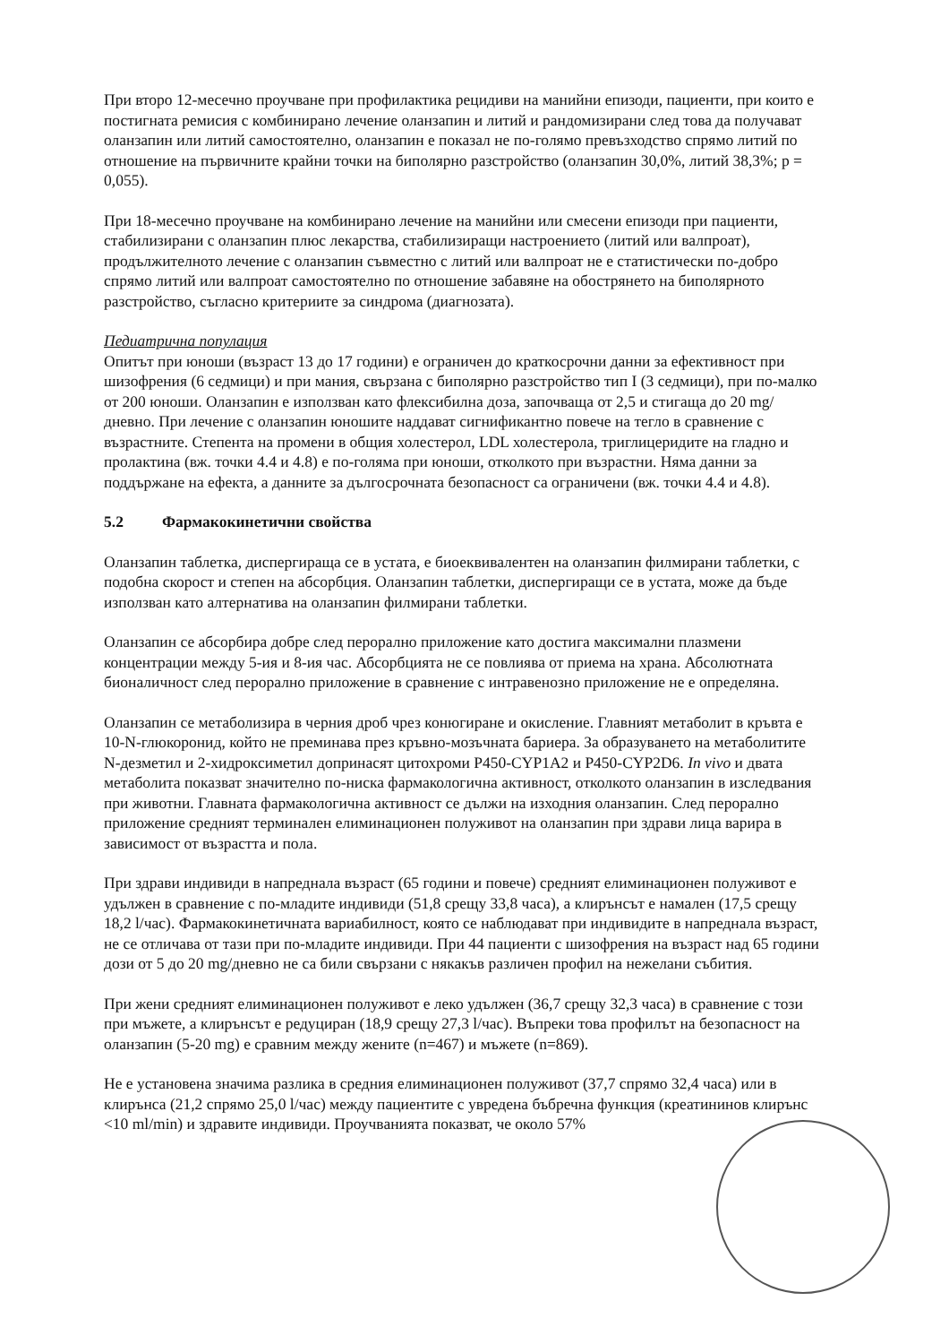При второ 12-месечно проучване при профилактика рецидиви на манийни епизоди, пациенти, при които е постигната ремисия с комбинирано лечение оланзапин и литий и рандомизирани след това да получават оланзапин или литий самостоятелно, оланзапин е показал не по-голямо превъзходство спрямо литий по отношение на първичните крайни точки на биполярно разстройство (оланзапин 30,0%, литий 38,3%; p = 0,055).
При 18-месечно проучване на комбинирано лечение на манийни или смесени епизоди при пациенти, стабилизирани с оланзапин плюс лекарства, стабилизиращи настроението (литий или валпроат), продължителното лечение с оланзапин съвместно с литий или валпроат не е статистически по-добро спрямо литий или валпроат самостоятелно по отношение забавяне на обострянето на биполярното разстройство, съгласно критериите за синдрома (диагнозата).
Педиатрична популация
Опитът при юноши (възраст 13 до 17 години) е ограничен до краткосрочни данни за ефективност при шизофрения (6 седмици) и при мания, свързана с биполярно разстройство тип I (3 седмици), при по-малко от 200 юноши. Оланзапин е използван като флексибилна доза, започваща от 2,5 и стигаща до 20 mg/дневно. При лечение с оланзапин юношите наддават сигнификантно повече на тегло в сравнение с възрастните. Степента на промени в общия холестерол, LDL холестерола, триглицеридите на гладно и пролактина (вж. точки 4.4 и 4.8) е по-голяма при юноши, отколкото при възрастни. Няма данни за поддържане на ефекта, а данните за дългосрочната безопасност са ограничени (вж. точки 4.4 и 4.8).
5.2 Фармакокинетични свойства
Оланзапин таблетка, диспергираща се в устата, е биоеквивалентен на оланзапин филмирани таблетки, с подобна скорост и степен на абсорбция. Оланзапин таблетки, диспергиращи се в устата, може да бъде използван като алтернатива на оланзапин филмирани таблетки.
Оланзапин се абсорбира добре след перорално приложение като достига максимални плазмени концентрации между 5-ия и 8-ия час. Абсорбцията не се повлиява от приема на храна. Абсолютната бионаличност след перорално приложение в сравнение с интравенозно приложение не е определяна.
Оланзапин се метаболизира в черния дроб чрез конюгиране и окисление. Главният метаболит в кръвта е 10-N-глюкоронид, който не преминава през кръвно-мозъчната бариера. За образуването на метаболитите N-дезметил и 2-хидроксиметил допринасят цитохроми P450-CYP1A2 и P450-CYP2D6. In vivo и двата метаболита показват значително по-ниска фармакологична активност, отколкото оланзапин в изследвания при животни. Главната фармакологична активност се дължи на изходния оланзапин. След перорално приложение средният терминален елиминационен полуживот на оланзапин при здрави лица варира в зависимост от възрастта и пола.
При здрави индивиди в напреднала възраст (65 години и повече) средният елиминационен полуживот е удължен в сравнение с по-младите индивиди (51,8 срещу 33,8 часа), а клирънсът е намален (17,5 срещу 18,2 l/час). Фармакокинетичната вариабилност, която се наблюдават при индивидите в напреднала възраст, не се отличава от тази при по-младите индивиди. При 44 пациенти с шизофрения на възраст над 65 години дози от 5 до 20 mg/дневно не са били свързани с някакъв различен профил на нежелани събития.
При жени средният елиминационен полуживот е леко удължен (36,7 срещу 32,3 часа) в сравнение с този при мъжете, а клирънсът е редуциран (18,9 срещу 27,3 l/час). Въпреки това профилът на безопасност на оланзапин (5-20 mg) е сравним между жените (n=467) и мъжете (n=869).
Не е установена значима разлика в средния елиминационен полуживот (37,7 спрямо 32,4 часа) или в клирънса (21,2 спрямо 25,0 l/час) между пациентите с увредена бъбречна функция (креатининов клирънс <10 ml/min) и здравите индивиди. Проучванията показват, че около 57%